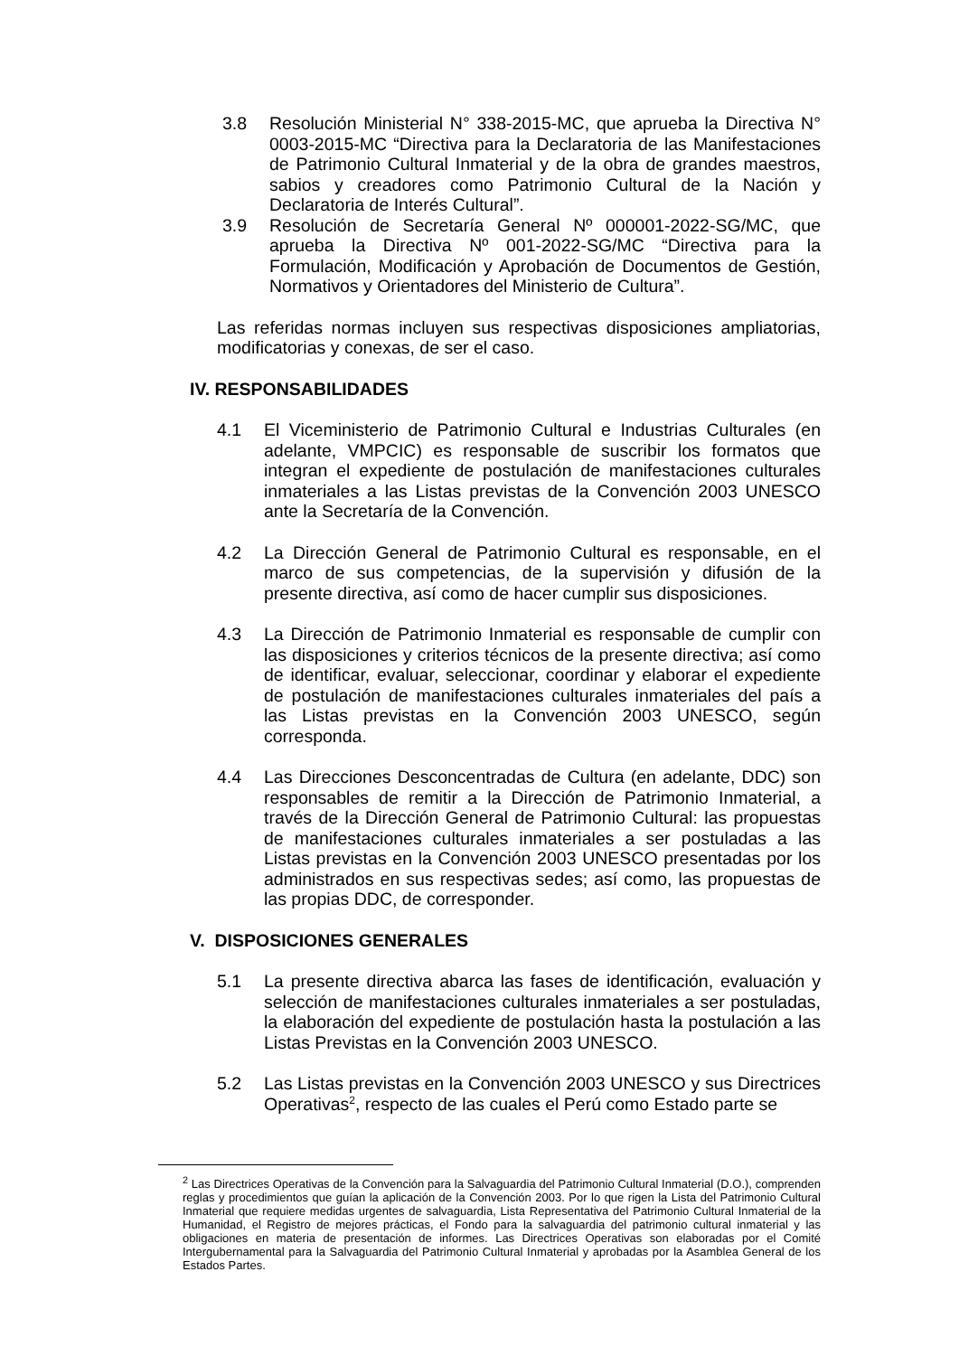3.8 Resolución Ministerial N° 338-2015-MC, que aprueba la Directiva N° 0003-2015-MC “Directiva para la Declaratoria de las Manifestaciones de Patrimonio Cultural Inmaterial y de la obra de grandes maestros, sabios y creadores como Patrimonio Cultural de la Nación y Declaratoria de Interés Cultural”.
3.9 Resolución de Secretaría General Nº 000001-2022-SG/MC, que aprueba la Directiva Nº 001-2022-SG/MC “Directiva para la Formulación, Modificación y Aprobación de Documentos de Gestión, Normativos y Orientadores del Ministerio de Cultura”.
Las referidas normas incluyen sus respectivas disposiciones ampliatorias, modificatorias y conexas, de ser el caso.
IV. RESPONSABILIDADES
4.1 El Viceministerio de Patrimonio Cultural e Industrias Culturales (en adelante, VMPCIC) es responsable de suscribir los formatos que integran el expediente de postulación de manifestaciones culturales inmateriales a las Listas previstas de la Convención 2003 UNESCO ante la Secretaría de la Convención.
4.2 La Dirección General de Patrimonio Cultural es responsable, en el marco de sus competencias, de la supervisión y difusión de la presente directiva, así como de hacer cumplir sus disposiciones.
4.3 La Dirección de Patrimonio Inmaterial es responsable de cumplir con las disposiciones y criterios técnicos de la presente directiva; así como de identificar, evaluar, seleccionar, coordinar y elaborar el expediente de postulación de manifestaciones culturales inmateriales del país a las Listas previstas en la Convención 2003 UNESCO, según corresponda.
4.4 Las Direcciones Desconcentradas de Cultura (en adelante, DDC) son responsables de remitir a la Dirección de Patrimonio Inmaterial, a través de la Dirección General de Patrimonio Cultural: las propuestas de manifestaciones culturales inmateriales a ser postuladas a las Listas previstas en la Convención 2003 UNESCO presentadas por los administrados en sus respectivas sedes; así como, las propuestas de las propias DDC, de corresponder.
V. DISPOSICIONES GENERALES
5.1 La presente directiva abarca las fases de identificación, evaluación y selección de manifestaciones culturales inmateriales a ser postuladas, la elaboración del expediente de postulación hasta la postulación a las Listas Previstas en la Convención 2003 UNESCO.
5.2 Las Listas previstas en la Convención 2003 UNESCO y sus Directrices Operativas<sup>2</sup>, respecto de las cuales el Perú como Estado parte se
<sup>2</sup> Las Directrices Operativas de la Convención para la Salvaguardia del Patrimonio Cultural Inmaterial (D.O.), comprenden reglas y procedimientos que guían la aplicación de la Convención 2003. Por lo que rigen la Lista del Patrimonio Cultural Inmaterial que requiere medidas urgentes de salvaguardia, Lista Representativa del Patrimonio Cultural Inmaterial de la Humanidad, el Registro de mejores prácticas, el Fondo para la salvaguardia del patrimonio cultural inmaterial y las obligaciones en materia de presentación de informes. Las Directrices Operativas son elaboradas por el Comité Intergubernamental para la Salvaguardia del Patrimonio Cultural Inmaterial y aprobadas por la Asamblea General de los Estados Partes.